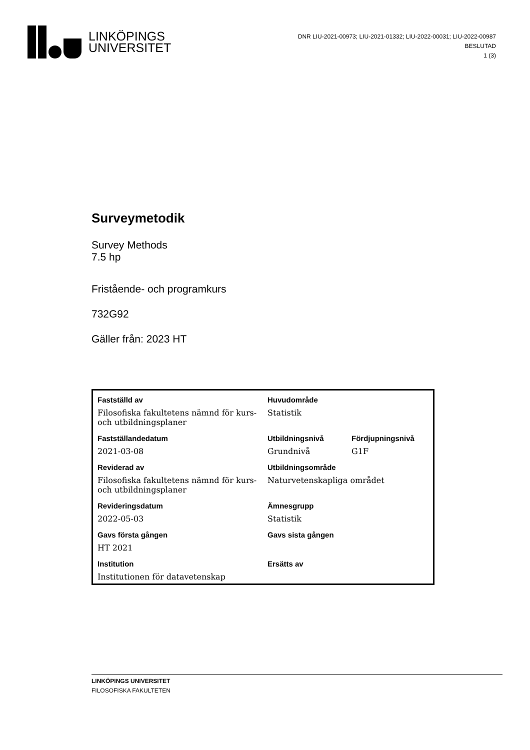LINKÖPINGS
UNIVERSITET
DNR LIU-2021-00973; LIU-2021-01332; LIU-2022-00031; LIU-2022-00987
BESLUTAD
1 (3)
Surveymetodik
Survey Methods
7.5 hp
Fristående- och programkurs
732G92
Gäller från: 2023 HT
| Fastställd av | Huvudområde | |
| Filosofiska fakultetens nämnd för kurs- och utbildningsplaner | Statistik | |
| Fastställandedatum | Utbildningsnivå | Fördjupningsnivå |
| 2021-03-08 | Grundnivå | G1F |
| Reviderad av | Utbildningsområde | |
| Filosofiska fakultetens nämnd för kurs- och utbildningsplaner | Naturvetenskapliga området | |
| Revideringsdatum | Ämnesgrupp | |
| 2022-05-03 | Statistik | |
| Gavs första gången | Gavs sista gången | |
| HT 2021 | | |
| Institution | Ersätts av | |
| Institutionen för datavetenskap | | |
LINKÖPINGS UNIVERSITET
FILOSOFISKA FAKULTETEN